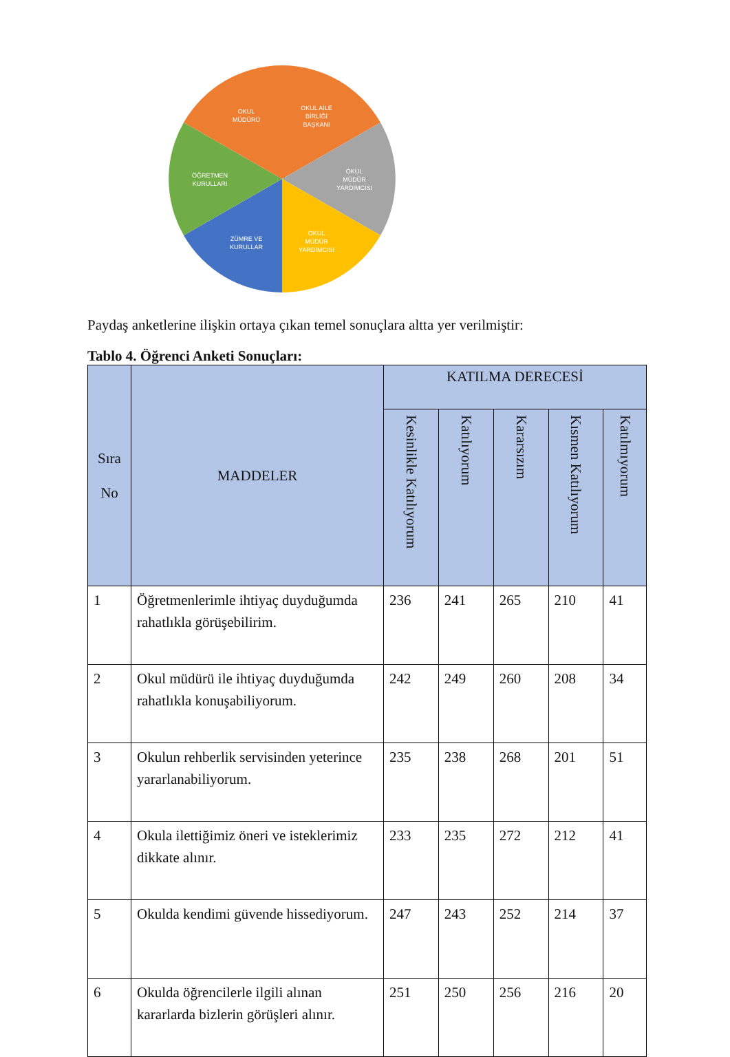OKUL
MÜDÜRÜ
OKUL AİLE
BİRLİĞİ
BAŞKANI
OKUL
MÜDÜR
YARDIMCISI
OKUL
MÜDÜR
YARDIMCISI
ZÜMRE VE
KURULLAR
ÖĞRETMEN
KURULLARI
Paydaş anketlerine ilişkin ortaya çıkan temel sonuçlara altta yer verilmiştir:
Tablo 4. Öğrenci Anketi Sonuçları:
| Sıra No | MADDELER | KATILMA DERECESİ | | | | |
| --- | --- | --- | --- | --- | --- | --- |
| | | Kesinlikle Katılıyorum | Katılıyorum | Kararsızım | Kısmen Katılıyorum | Katılmıyorum |
| 1 | Öğretmenlerimle ihtiyaç duyduğumda rahatlıkla görüşebilirim. | 236 | 241 | 265 | 210 | 41 |
| 2 | Okul müdürü ile ihtiyaç duyduğumda rahatlıkla konuşabiliyorum. | 242 | 249 | 260 | 208 | 34 |
| 3 | Okulun rehberlik servisinden yeterince yararlanabiliyorum. | 235 | 238 | 268 | 201 | 51 |
| 4 | Okula ilettiğimiz öneri ve isteklerimiz dikkate alınır. | 233 | 235 | 272 | 212 | 41 |
| 5 | Okulda kendimi güvende hissediyorum. | 247 | 243 | 252 | 214 | 37 |
| 6 | Okulda öğrencilerle ilgili alınan kararlarda bizlerin görüşleri alınır. | 251 | 250 | 256 | 216 | 20 |